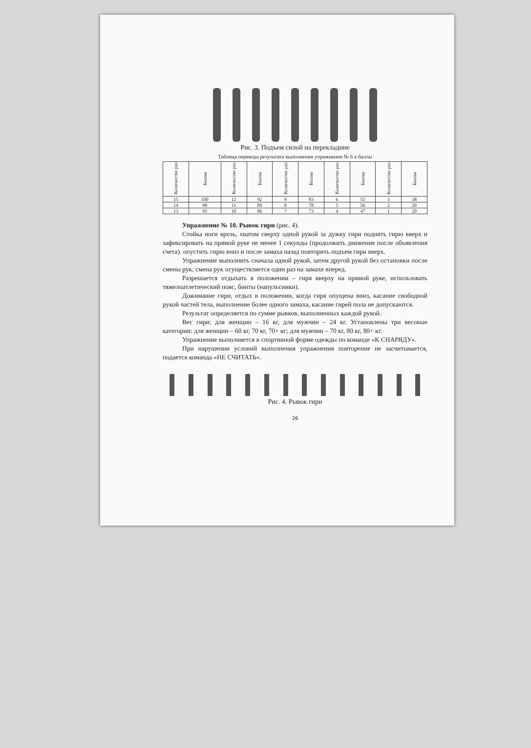Рис. 3. Подъем силой на перекладине
Таблица перевода результата выполнения упражнения № 6 в баллы
| Количество раз | Баллы | Количество раз | Баллы | Количество раз | Баллы | Количество раз | Баллы | Количество раз | Баллы |
| --- | --- | --- | --- | --- | --- | --- | --- | --- | --- |
| 15 | 100 | 12 | 92 | 9 | 83 | 6 | 55 | 3 | 38 |
| 14 | 98 | 11 | 89 | 8 | 78 | 5 | 56 | 2 | 29 |
| 13 | 95 | 10 | 86 | 7 | 73 | 4 | 47 | 1 | 20 |
Упражнение № 10. Рывок гири (рис. 4).
Стойка ноги врозь, хватом сверху одной рукой за дужку гири поднять гирю вверх и зафиксировать на прямой руке не менее 1 секунды (продолжить движение после объявления счета). опустить гирю вниз и после замаха назад повторить подъем гири вверх.
Упражнение выполнить сначала одной рукой, затем другой рукой без остановки после смены рук; смена рук осуществляется один раз на замахе вперед.
Разрешается отдыхать в положении – гиря вверху на прямой руке, использовать тяжелоатлетический пояс, бинты (напульсники).
Дожимание гири, отдых в положении, когда гиря опущена вниз, касание свободной рукой частей тела, выполнение более одного замаха, касание гирей пола не допускаются.
Результат определяется по сумме рывков, выполненных каждой рукой.
Вес гири: для женщин – 16 кг, для мужчин – 24 кг. Установлены три весовые категории: для женщин – 60 кг, 70 кг, 70+ кг; для мужчин – 70 кг, 80 кг, 80+ кг.
Упражнение выполняется в спортивной форме одежды по команде «К СНАРЯДУ».
При нарушении условий выполнения упражнения повторение не засчитывается, подается команда «НЕ СЧИТАТЬ».
Рис. 4. Рывок гири
26